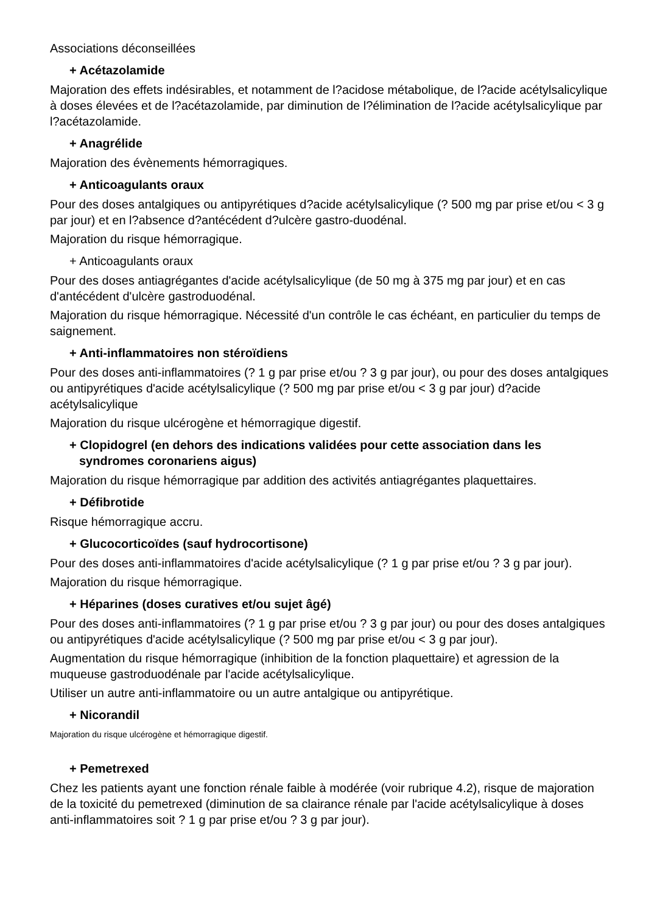Associations déconseillées
+ Acétazolamide
Majoration des effets indésirables, et notamment de l?acidose métabolique, de l?acide acétylsalicylique à doses élevées et de l?acétazolamide, par diminution de l?élimination de l?acide acétylsalicylique par l?acétazolamide.
+ Anagrélide
Majoration des évènements hémorragiques.
+ Anticoagulants oraux
Pour des doses antalgiques ou antipyrétiques d?acide acétylsalicylique (? 500 mg par prise et/ou < 3 g par jour) et en l?absence d?antécédent d?ulcère gastro-duodénal.
Majoration du risque hémorragique.
+ Anticoagulants oraux
Pour des doses antiagrégantes d'acide acétylsalicylique (de 50 mg à 375 mg par jour) et en cas d'antécédent d'ulcère gastroduodénal.
Majoration du risque hémorragique. Nécessité d'un contrôle le cas échéant, en particulier du temps de saignement.
+ Anti-inflammatoires non stéroïdiens
Pour des doses anti-inflammatoires (? 1 g par prise et/ou ? 3 g par jour), ou pour des doses antalgiques ou antipyrétiques d'acide acétylsalicylique (? 500 mg par prise et/ou < 3 g par jour) d?acide acétylsalicylique
Majoration du risque ulcérogène et hémorragique digestif.
+ Clopidogrel (en dehors des indications validées pour cette association dans les syndromes coronariens aigus)
Majoration du risque hémorragique par addition des activités antiagrégantes plaquettaires.
+ Défibrotide
Risque hémorragique accru.
+ Glucocorticoïdes (sauf hydrocortisone)
Pour des doses anti-inflammatoires d'acide acétylsalicylique (? 1 g par prise et/ou ? 3 g par jour).
Majoration du risque hémorragique.
+ Héparines (doses curatives et/ou sujet âgé)
Pour des doses anti-inflammatoires (? 1 g par prise et/ou ? 3 g par jour) ou pour des doses antalgiques ou antipyrétiques d'acide acétylsalicylique (? 500 mg par prise et/ou < 3 g par jour).
Augmentation du risque hémorragique (inhibition de la fonction plaquettaire) et agression de la muqueuse gastroduodénale par l'acide acétylsalicylique.
Utiliser un autre anti-inflammatoire ou un autre antalgique ou antipyrétique.
+ Nicorandil
Majoration du risque ulcérogène et hémorragique digestif.
+ Pemetrexed
Chez les patients ayant une fonction rénale faible à modérée (voir rubrique 4.2), risque de majoration de la toxicité du pemetrexed (diminution de sa clairance rénale par l'acide acétylsalicylique à doses anti-inflammatoires soit ? 1 g par prise et/ou ? 3 g par jour).